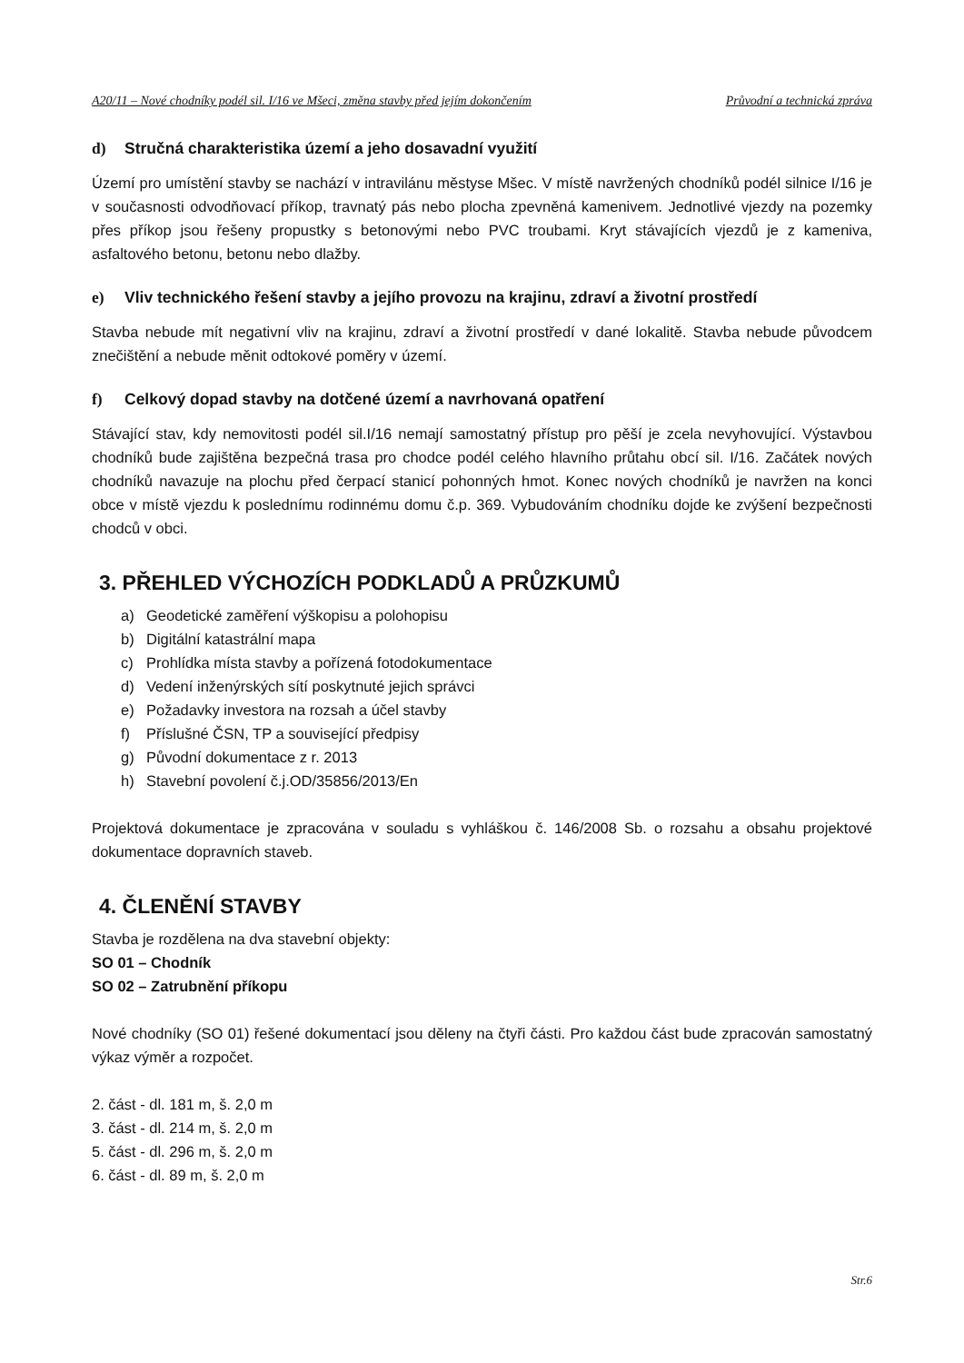A20/11 – Nové chodníky podél sil. I/16 ve Mšeci, změna stavby před jejím dokončením Průvodní a technická zpráva
d) Stručná charakteristika území a jeho dosavadní využití
Území pro umístění stavby se nachází v intravilánu městyse Mšec. V místě navržených chodníků podél silnice I/16 je v současnosti odvodňovací příkop, travnatý pás nebo plocha zpevněná kamenivem. Jednotlivé vjezdy na pozemky přes příkop jsou řešeny propustky s betonovými nebo PVC troubami. Kryt stávajících vjezdů je z kameniva, asfaltového betonu, betonu nebo dlažby.
e) Vliv technického řešení stavby a jejího provozu na krajinu, zdraví a životní prostředí
Stavba nebude mít negativní vliv na krajinu, zdraví a životní prostředí v dané lokalitě. Stavba nebude původcem znečištění a nebude měnit odtokové poměry v území.
f) Celkový dopad stavby na dotčené území a navrhovaná opatření
Stávající stav, kdy nemovitosti podél sil.I/16 nemají samostatný přístup pro pěší je zcela nevyhovující. Výstavbou chodníků bude zajištěna bezpečná trasa pro chodce podél celého hlavního průtahu obcí sil. I/16. Začátek nových chodníků navazuje na plochu před čerpací stanicí pohonných hmot. Konec nových chodníků je navržen na konci obce v místě vjezdu k poslednímu rodinnému domu č.p. 369. Vybudováním chodníku dojde ke zvýšení bezpečnosti chodců v obci.
3. PŘEHLED VÝCHOZÍCH PODKLADŮ A PRŮZKUMŮ
a) Geodetické zaměření výškopisu a polohopisu
b) Digitální katastrální mapa
c) Prohlídka místa stavby a pořízená fotodokumentace
d) Vedení inženýrských sítí poskytnuté jejich správci
e) Požadavky investora na rozsah a účel stavby
f) Příslušné ČSN, TP a související předpisy
g) Původní dokumentace z r. 2013
h) Stavební povolení č.j.OD/35856/2013/En
Projektová dokumentace je zpracována v souladu s vyhláškou č. 146/2008 Sb. o rozsahu a obsahu projektové dokumentace dopravních staveb.
4. ČLENĚNÍ STAVBY
Stavba je rozdělena na dva stavební objekty:
SO 01 – Chodník
SO 02 – Zatrubnění příkopu
Nové chodníky (SO 01) řešené dokumentací jsou děleny na čtyři části. Pro každou část bude zpracován samostatný výkaz výměr a rozpočet.
2. část - dl. 181 m, š. 2,0 m
3. část - dl. 214 m, š. 2,0 m
5. část - dl. 296 m, š. 2,0 m
6. část - dl. 89 m, š. 2,0 m
Str.6